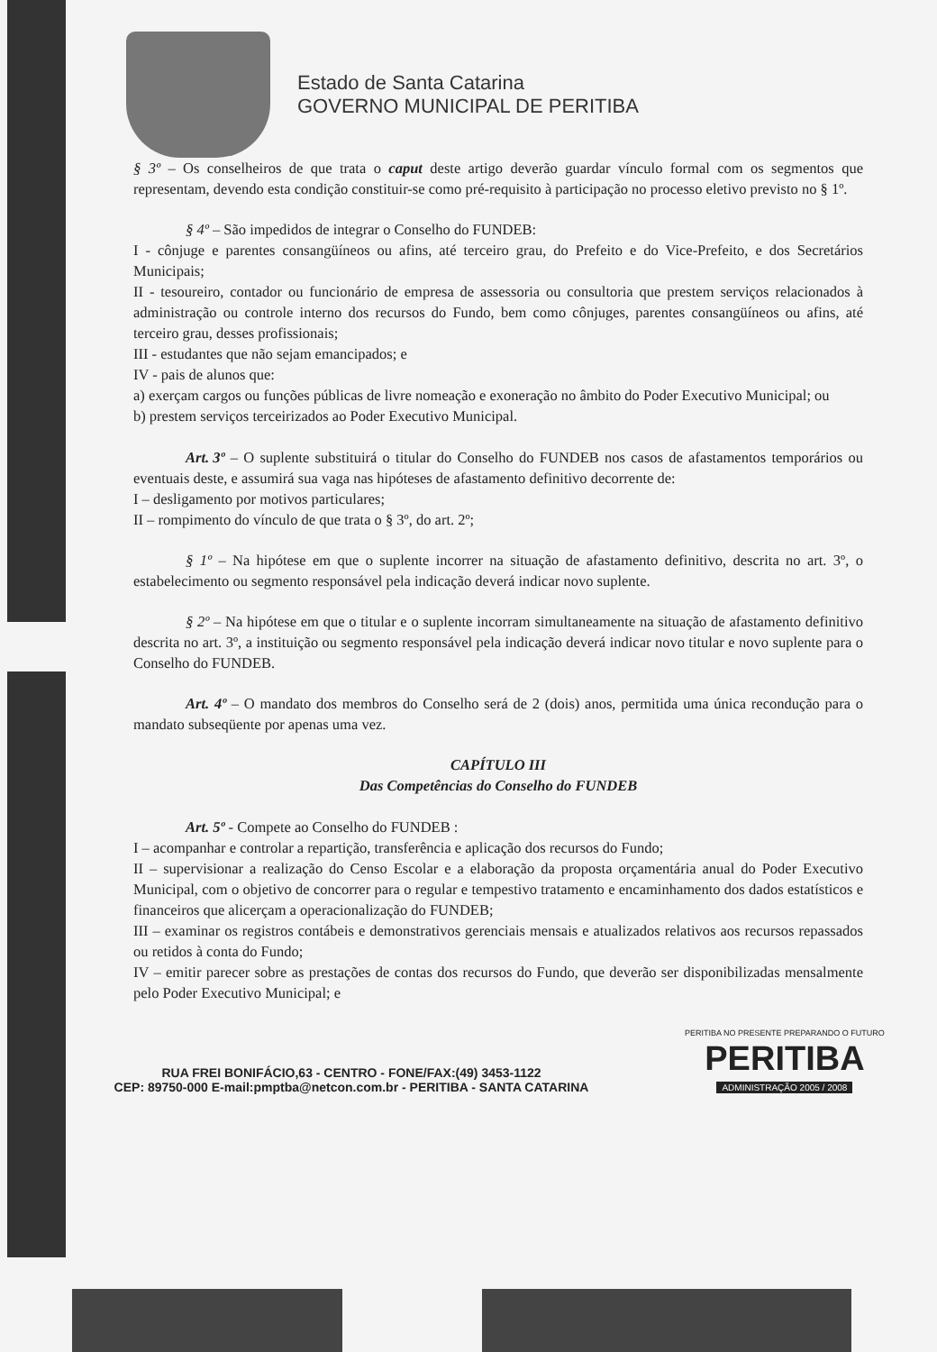Estado de Santa Catarina
GOVERNO MUNICIPAL DE PERITIBA
§ 3º – Os conselheiros de que trata o caput deste artigo deverão guardar vínculo formal com os segmentos que representam, devendo esta condição constituir-se como pré-requisito à participação no processo eletivo previsto no § 1º.
§ 4º – São impedidos de integrar o Conselho do FUNDEB:
I - cônjuge e parentes consangüíneos ou afins, até terceiro grau, do Prefeito e do Vice-Prefeito, e dos Secretários Municipais;
II - tesoureiro, contador ou funcionário de empresa de assessoria ou consultoria que prestem serviços relacionados à administração ou controle interno dos recursos do Fundo, bem como cônjuges, parentes consangüíneos ou afins, até terceiro grau, desses profissionais;
III - estudantes que não sejam emancipados; e
IV - pais de alunos que:
a) exerçam cargos ou funções públicas de livre nomeação e exoneração no âmbito do Poder Executivo Municipal; ou
b) prestem serviços terceirizados ao Poder Executivo Municipal.
Art. 3º – O suplente substituirá o titular do Conselho do FUNDEB nos casos de afastamentos temporários ou eventuais deste, e assumirá sua vaga nas hipóteses de afastamento definitivo decorrente de:
I – desligamento por motivos particulares;
II – rompimento do vínculo de que trata o § 3º, do art. 2º;
§ 1º – Na hipótese em que o suplente incorrer na situação de afastamento definitivo, descrita no art. 3º, o estabelecimento ou segmento responsável pela indicação deverá indicar novo suplente.
§ 2º – Na hipótese em que o titular e o suplente incorram simultaneamente na situação de afastamento definitivo descrita no art. 3º, a instituição ou segmento responsável pela indicação deverá indicar novo titular e novo suplente para o Conselho do FUNDEB.
Art. 4º – O mandato dos membros do Conselho será de 2 (dois) anos, permitida uma única recondução para o mandato subseqüente por apenas uma vez.
CAPÍTULO III
Das Competências do Conselho do FUNDEB
Art. 5º - Compete ao Conselho do FUNDEB :
I – acompanhar e controlar a repartição, transferência e aplicação dos recursos do Fundo;
II – supervisionar a realização do Censo Escolar e a elaboração da proposta orçamentária anual do Poder Executivo Municipal, com o objetivo de concorrer para o regular e tempestivo tratamento e encaminhamento dos dados estatísticos e financeiros que alicerçam a operacionalização do FUNDEB;
III – examinar os registros contábeis e demonstrativos gerenciais mensais e atualizados relativos aos recursos repassados ou retidos à conta do Fundo;
IV – emitir parecer sobre as prestações de contas dos recursos do Fundo, que deverão ser disponibilizadas mensalmente pelo Poder Executivo Municipal; e
RUA FREI BONIFÁCIO,63 - CENTRO - FONE/FAX:(49) 3453-1122
CEP: 89750-000 E-mail:pmptba@netcon.com.br - PERITIBA - SANTA CATARINA
PERITIBA NO PRESENTE PREPARANDO O FUTURO
PERITIBA
ADMINISTRAÇÃO 2005 / 2008